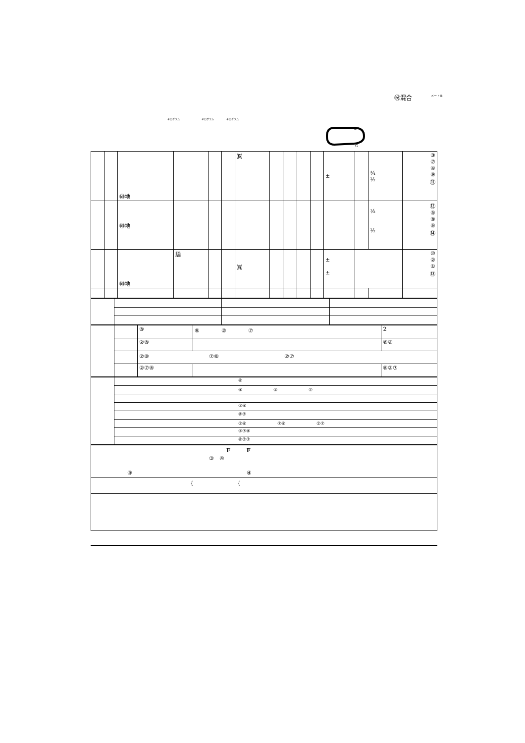㊗混合 メートル
キログラム キログラム キログラム
S
G
| | | ㊞地 | | | | ㈱ | | | | | ± | | ¾ ½ | ③ ⑦ ④ ⑨ ⑪ |
| | | ㊞地 | | | | | | | | | | | ½ ½ | ⑫ ⑤ ⑧ ⑥ ⑭ |
| | | ㊞地 | 騸 | | | ㈲ | | | | | ± ± | | | ⑩ ② ① ⑬ |
| | | ⑧ | ⑧ ② ⑦ | 2 |
| | | ②⑧ | | ⑧② |
| | | ②⑧ ⑦⑧ ②⑦ | | |
| | | ②⑦⑧ | | ⑧②⑦ |
| | ⑧ |
| | ⑧ ② ⑦ |
| | ②⑧ |
| | ⑧② |
| | ②⑧ ⑦⑧ ②⑦ |
| | ②⑦⑧ |
| | ⑧②⑦ |
| F F ③ ④ ③ ④ |
| { { |